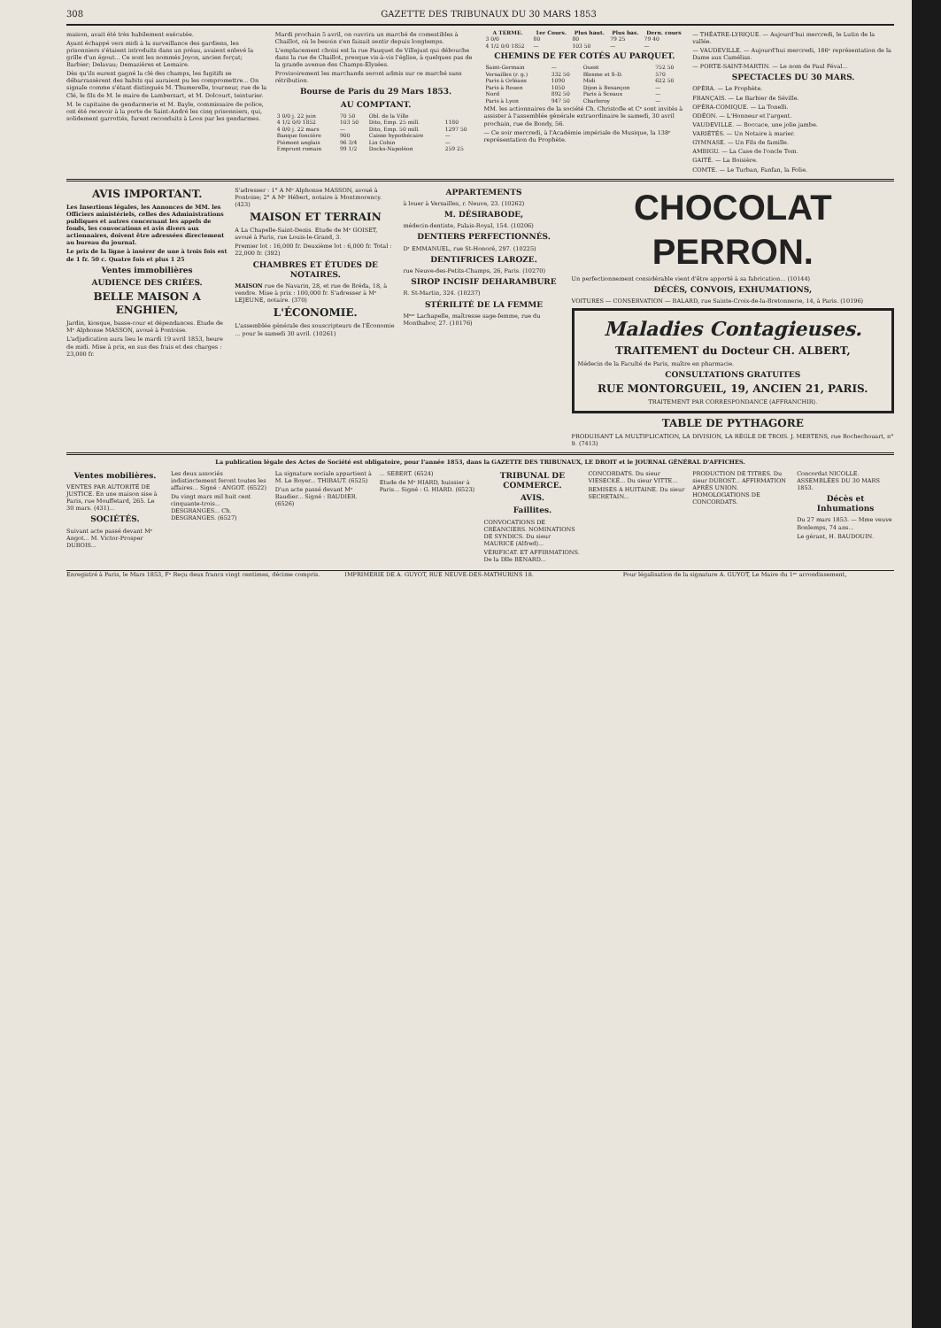308 GAZETTE DES TRIBUNAUX DU 30 MARS 1853
maison, avait été très habilement exécutée.
Ayant échappé vers midi à la surveillance des gardiens, les prisonniers s'étaient introduits dans un préau, avaient enlevé la grille d'un égout... Ce sont les nommés Joyon, ancien forçat; Barbier; Delavau; Demazières et Lemaire.
Dès qu'ils eurent gagné la clé des champs, les fugitifs se débarrassèrent des habits qui auraient pu les compromettre... On signale comme s'étant distingués M. Thumerelle, tourneur, rue de la Clé, le fils de M. le maire de Lambersart, et M. Dolcourt, teinturier.
M. le capitaine de gendarmerie et M. Bayle, commissaire de police, ont été recevoir à la porte de Saint-André les cinq prisonniers, qui, solidement garrottés, furent reconduits à Loos par les gendarmes.
Mardi prochain 5 avril, on ouvrira un marché de comestibles à Chaillot, où le besoin s'en faisait sentir depuis longtemps.
L'emplacement choisi est la rue Pauquet de Villejust qui débouche dans la rue de Chaillot, presque vis-à-vis l'église, à quelques pas de la grande avenue des Champs-Elysées.
Provisoirement les marchands seront admis sur ce marché sans rétribution.
Bourse de Paris du 29 Mars 1853.
AU COMPTANT.
| 3 0/0 j. 22 juin | 70 50 | Obl. de la Ville | |
| 4 1/2 0/0 1852 | 103 50 | Dito, Emp. 25 mill. | 1180 |
| 4 0/0 j. 22 mars | — | Dito, Emp. 50 mill. | 1297 50 |
| Banque foncière | 900 | Caisse hypothécaire | — |
| Piémont anglais | 96 3/4 | Lin Cohin | — |
| Emprunt romain | 99 1/2 | Docks-Napoléon | 259 25 |
| A TERME. | 1er Cours. | Plus haut. | Plus bas. | Dern. cours |
| --- | --- | --- | --- | --- |
| 3 0/0 | 80 | 80 | 79 25 | 79 40 |
| 4 1/2 0/0 1852 | — | 103 50 | — | — |
CHEMINS DE FER COTÉS AU PARQUET.
| Saint-Germain | — | Ouest | 752 50 |
| Versailles (r. g.) | 332 50 | Blesme et S-D. | 570 |
| Paris à Orléans | 1090 | Midi | 622 50 |
| Paris à Rouen | 1050 | Dijon à Besançon | — |
| Nord | 892 50 | Paris à Sceaux | — |
| Paris à Lyon | 947 50 | Charleroy | — |
MM. les actionnaires de la société Ch. Christofle et Cᵉ sont invités à assister à l'assemblée générale extraordinaire le samedi, 30 avril prochain, rue de Bondy, 56.
— Ce soir mercredi, à l'Académie impériale de Musique, la 138ᵉ représentation du Prophète.
— THÉATRE-LYRIQUE. — Aujourd'hui mercredi, le Lutin de la vallée.
— VAUDEVILLE. — Aujourd'hui mercredi, 186ᵉ représentation de la Dame aux Camélias.
— PORTE-SAINT-MARTIN. — Le nom de Paul Féval...
SPECTACLES DU 30 MARS.
OPÉRA. — Le Prophète.
FRANÇAIS. — Le Barbier de Séville.
OPÉRA-COMIQUE. — La Tonelli.
ODÉON. — L'Honneur et l'argent.
VAUDEVILLE. — Boccace, une jolie jambe.
VARIÉTÉS. — Un Notaire à marier.
GYMNASE. — Un Fils de famille.
AMBIGU. — La Case de l'oncle Tom.
GAITÉ. — La Boisière.
COMTE. — Le Turban, Fanfan, la Folie.
AVIS IMPORTANT.
Les Insertions légales, les Annonces de MM. les Officiers ministériels, celles des Administrations publiques et autres concernant les appels de fonds, les convocations et avis divers aux actionnaires, doivent être adressées directement au bureau du journal.
Le prix de la ligne à insérer de une à trois fois est de 1 fr. 50 c. Quatre fois et plus 1 25
Ventes immobilières
AUDIENCE DES CRIÉES.
BELLE MAISON A ENGHIEN,
Jardin, kiosque, basse-cour et dépendances. Etude de Mᵉ Alphonse MASSON, avoué à Pontoise.
L'adjudication aura lieu le mardi 19 avril 1853, heure de midi. Mise à prix, en sus des frais et des charges : 23,000 fr.
S'adresser : 1° A Mᵉ Alphonse MASSON, avoué à Pontoise; 2° A Mᵉ Hébert, notaire à Montmorency. (423)
MAISON ET TERRAIN
A La Chapelle-Saint-Denis. Etude de Mᵉ GOISET, avoué à Paris, rue Louis-le-Grand, 3.
Premier lot : 16,000 fr. Deuxième lot : 6,000 fr. Total : 22,000 fr. (392)
CHAMBRES ET ÉTUDES DE NOTAIRES.
MAISON rue de Navarin, 28, et rue de Bréda, 18, à vendre. Mise à prix : 100,000 fr. S'adresser à Mᵉ LEJEUNE, notaire. (370)
L'ÉCONOMIE.
L'assemblée générale des souscripteurs de l'Économie ... pour le samedi 30 avril. (10261)
APPARTEMENTS
à louer à Versailles, r. Neuve, 23. (10262)
M. DÉSIRABODE,
médecin-dentiste, Palais-Royal, 154. (10206)
DENTIERS PERFECTIONNÉS.
Dʳ EMMANUEL, rue St-Honoré, 297. (10225)
DENTIFRICES LAROZE.
rue Neuve-des-Petits-Champs, 26, Paris. (10270)
SIROP INCISIF DEHARAMBURE
R. St-Martin, 324. (10237)
STÉRILITÉ DE LA FEMME
Mᵐᵉ Lachapelle, maîtresse sage-femme, rue du Monthabor, 27. (10176)
CHOCOLAT PERRON.
Un perfectionnement considérable vient d'être apporté à sa fabrication... (10144)
DÉCÈS, CONVOIS, EXHUMATIONS,
VOITURES — CONSERVATION — BALARD, rue Sainte-Croix-de-la-Bretonnerie, 14, à Paris. (10196)
Maladies Contagieuses.
TRAITEMENT du Docteur CH. ALBERT,
Médecin de la Faculté de Paris, maître en pharmacie.
CONSULTATIONS GRATUITES
RUE MONTORGUEIL, 19, ANCIEN 21, PARIS.
TRAITEMENT PAR CORRESPONDANCE (AFFRANCHIR).
TABLE DE PYTHAGORE
PRODUISANT LA MULTIPLICATION, LA DIVISION, LA RÈGLE DE TROIS. J. MERTENS, rue Rochechouart, n° 9. (7413)
La publication légale des Actes de Société est obligatoire, pour l'année 1853, dans la GAZETTE DES TRIBUNAUX, LE DROIT et le JOURNAL GÉNÉRAL D'AFFICHES.
Ventes mobilières.
VENTES PAR AUTORITÉ DE JUSTICE. En une maison sise à Paris, rue Mouffetard, 265. Le 30 mars. (431)...
SOCIÉTÉS.
Suivant acte passé devant Mᵉ Angot... M. Victor-Prosper DUBOIS...
Les deux associés indistinctement feront toutes les affaires... Signé : ANGOT. (6522)
Du vingt mars mil huit cent cinquante-trois... DESGRANGES... Ch. DESGRANGES. (6527)
La signature sociale appartient à M. Le Royer... THIBAUT. (6525)
D'un acte passé devant Mᵉ Baudier... Signé : BAUDIER. (6526)
... SEBERT. (6524)
Etude de Mᵉ HIARD, huissier à Paris... Signé : G. HIARD. (6523)
TRIBUNAL DE COMMERCE.
AVIS.
Faillites.
CONVOCATIONS DE CRÉANCIERS. NOMINATIONS DE SYNDICS. Du sieur MAURICE (Alfred)...
VÉRIFICAT. ET AFFIRMATIONS. De la Dlle BENARD...
CONCORDATS. Du sieur VIESECKÉ... Du sieur VITTE...
REMISES A HUITAINE. Du sieur SECRETAIN...
PRODUCTION DE TITRES. Du sieur DUBOST... AFFIRMATION APRÈS UNION. HOMOLOGATIONS DE CONCORDATS.
Concordat NICOLLE. ASSEMBLÉES DU 30 MARS 1853.
Décès et Inhumations
Du 27 mars 1853. — Mme veuve Bonlemps, 74 ans...
Le gérant, H. BAUDOUIN.
Enregistré à Paris, le Mars 1853, Fᵒ Reçu deux francs vingt centimes, décime compris. IMPRIMERIE DE A. GUYOT, RUE NEUVE-DES-MATHURINS 18. Pour légalisation de la signature A. GUYOT, Le Maire du 1ᵉʳ arrondissement,